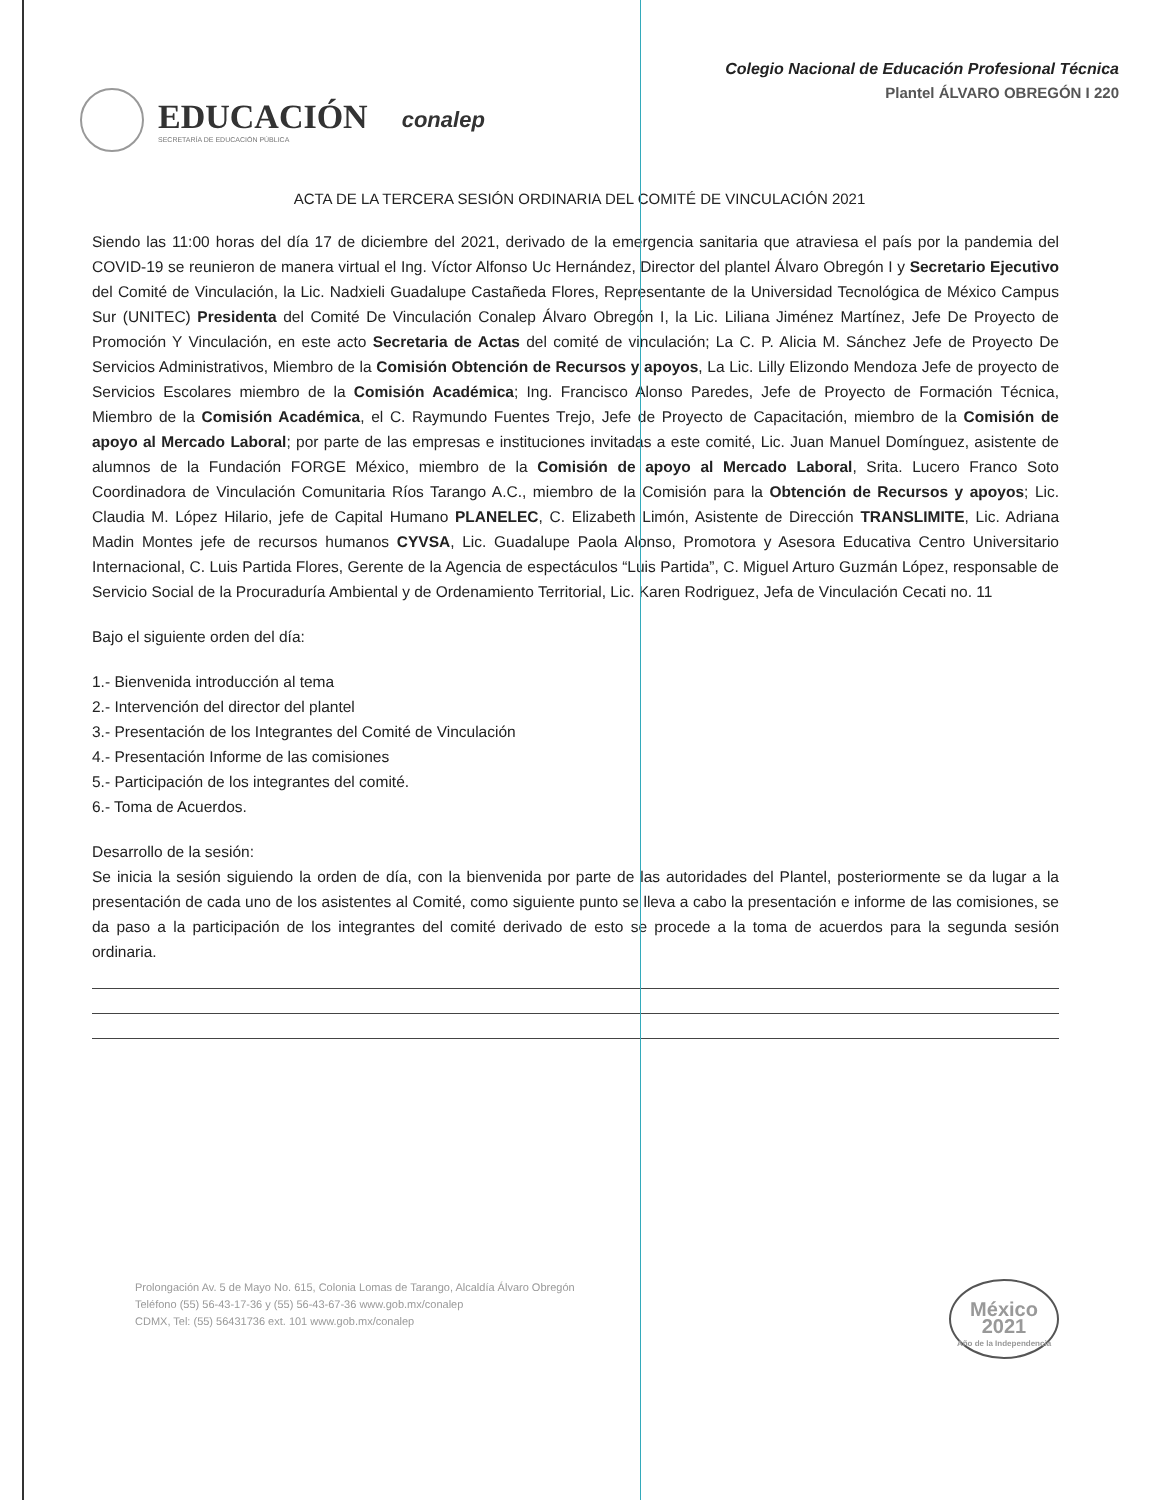EDUCACIÓN
SECRETARÍA DE EDUCACIÓN PÚBLICA
conalep
Colegio Nacional de Educación Profesional Técnica
Plantel ÁLVARO OBREGÓN I 220
ACTA DE LA TERCERA SESIÓN ORDINARIA DEL COMITÉ DE VINCULACIÓN 2021
Siendo las 11:00 horas del día 17 de diciembre del 2021, derivado de la emergencia sanitaria que atraviesa el país por la pandemia del COVID-19 se reunieron de manera virtual el Ing. Víctor Alfonso Uc Hernández, Director del plantel Álvaro Obregón I y Secretario Ejecutivo del Comité de Vinculación, la Lic. Nadxieli Guadalupe Castañeda Flores, Representante de la Universidad Tecnológica de México Campus Sur (UNITEC) Presidenta del Comité De Vinculación Conalep Álvaro Obregón I, la Lic. Liliana Jiménez Martínez, Jefe De Proyecto de Promoción Y Vinculación, en este acto Secretaria de Actas del comité de vinculación; La C. P. Alicia M. Sánchez Jefe de Proyecto De Servicios Administrativos, Miembro de la Comisión Obtención de Recursos y apoyos, La Lic. Lilly Elizondo Mendoza Jefe de proyecto de Servicios Escolares miembro de la Comisión Académica; Ing. Francisco Alonso Paredes, Jefe de Proyecto de Formación Técnica, Miembro de la Comisión Académica, el C. Raymundo Fuentes Trejo, Jefe de Proyecto de Capacitación, miembro de la Comisión de apoyo al Mercado Laboral; por parte de las empresas e instituciones invitadas a este comité, Lic. Juan Manuel Domínguez, asistente de alumnos de la Fundación FORGE México, miembro de la Comisión de apoyo al Mercado Laboral, Srita. Lucero Franco Soto Coordinadora de Vinculación Comunitaria Ríos Tarango A.C., miembro de la Comisión para la Obtención de Recursos y apoyos; Lic. Claudia M. López Hilario, jefe de Capital Humano PLANELEC, C. Elizabeth Limón, Asistente de Dirección TRANSLIMITE, Lic. Adriana Madin Montes jefe de recursos humanos CYVSA, Lic. Guadalupe Paola Alonso, Promotora y Asesora Educativa Centro Universitario Internacional, C. Luis Partida Flores, Gerente de la Agencia de espectáculos “Luis Partida”, C. Miguel Arturo Guzmán López, responsable de Servicio Social de la Procuraduría Ambiental y de Ordenamiento Territorial, Lic. Karen Rodriguez, Jefa de Vinculación Cecati no. 11
Bajo el siguiente orden del día:
1.- Bienvenida introducción al tema
2.- Intervención del director del plantel
3.- Presentación de los Integrantes del Comité de Vinculación
4.- Presentación Informe de las comisiones
5.- Participación de los integrantes del comité.
6.- Toma de Acuerdos.
Desarrollo de la sesión:
Se inicia la sesión siguiendo la orden de día, con la bienvenida por parte de las autoridades del Plantel, posteriormente se da lugar a la presentación de cada uno de los asistentes al Comité, como siguiente punto se lleva a cabo la presentación e informe de las comisiones, se da paso a la participación de los integrantes del comité derivado de esto se procede a la toma de acuerdos para la segunda sesión ordinaria.
Prolongación Av. 5 de Mayo No. 615, Colonia Lomas de Tarango, Alcaldía Álvaro Obregón
Teléfono (55) 56-43-17-36 y (55) 56-43-67-36 www.gob.mx/conalep
CDMX, Tel: (55) 56431736 ext. 101 www.gob.mx/conalep
México 2021
Año de la Independencia